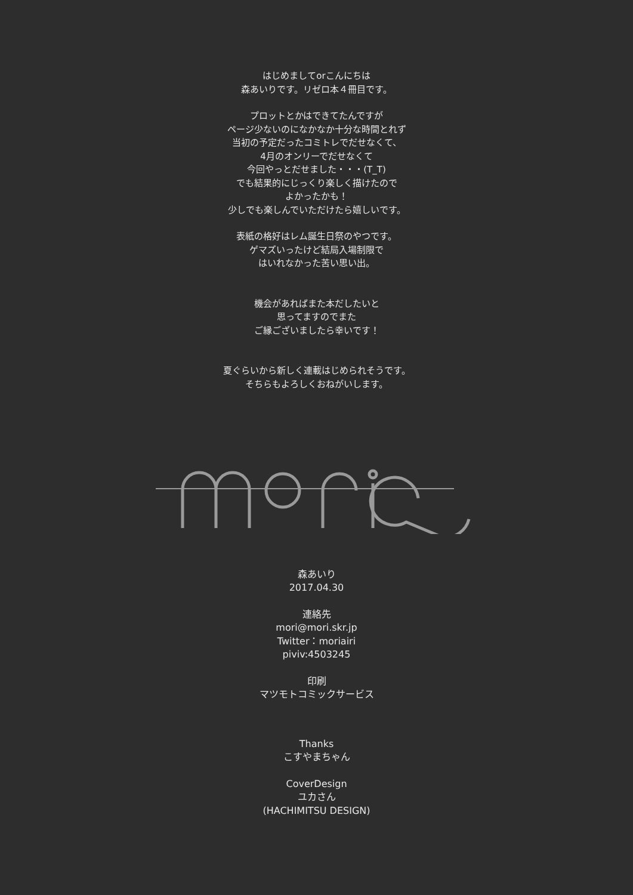はじめましてorこんにちは
森あいりです。リゼロ本４冊目です。
プロットとかはできてたんですが
ページ少ないのになかなか十分な時間とれず
当初の予定だったコミトレでだせなくて、
4月のオンリーでだせなくて
今回やっとだせました・・・(T_T)
でも結果的にじっくり楽しく描けたので
よかったかも！
少しでも楽しんでいただけたら嬉しいです。
表紙の格好はレム誕生日祭のやつです。
ゲマズいったけど結局入場制限で
はいれなかった苦い思い出。
機会があればまた本だしたいと
思ってますのでまた
ご縁ございましたら幸いです！
夏ぐらいから新しく連載はじめられそうです。
そちらもよろしくおねがいします。
森あいり
2017.04.30
連絡先
mori@mori.skr.jp
Twitter：moriairi
piviv:4503245
印刷
マツモトコミックサービス
Thanks
こすやまちゃん
CoverDesign
ユカさん
(HACHIMITSU DESIGN)